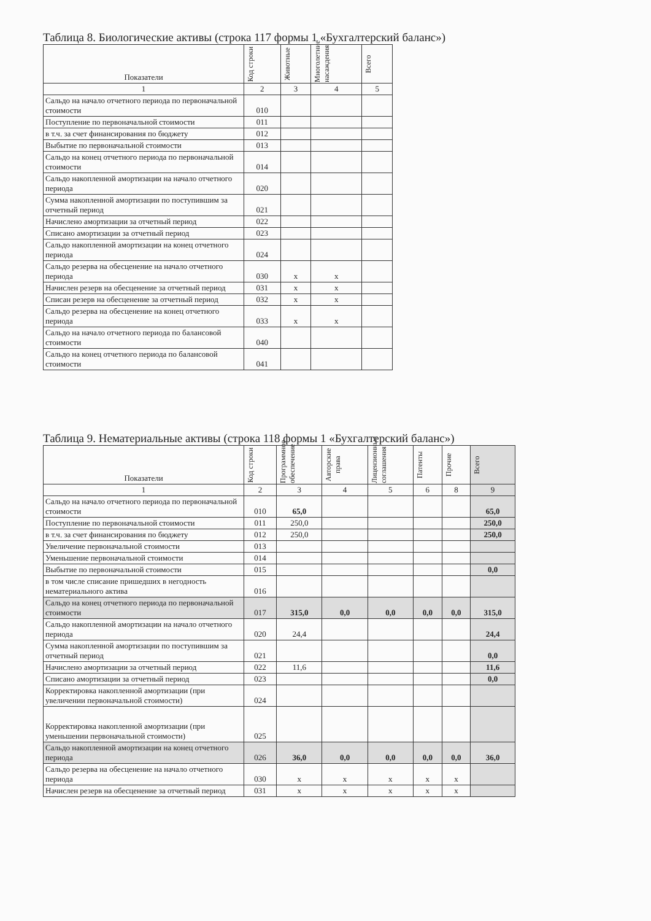Таблица 8. Биологические активы (строка 117 формы 1 «Бухгалтерский баланс»)
| Показатели | Код строки | Животные | Многолетние насаждения | Всего |
| --- | --- | --- | --- | --- |
| 1 | 2 | 3 | 4 | 5 |
| Сальдо на начало отчетного периода по первоначальной стоимости | 010 | | | |
| Поступление по первоначальной стоимости | 011 | | | |
| в т.ч. за счет финансирования по бюджету | 012 | | | |
| Выбытие по первоначальной стоимости | 013 | | | |
| Сальдо на конец отчетного периода по первоначальной стоимости | 014 | | | |
| Сальдо накопленной амортизации на начало отчетного периода | 020 | | | |
| Сумма накопленной амортизации по поступившим за отчетный период | 021 | | | |
| Начислено амортизации за отчетный период | 022 | | | |
| Списано амортизации за отчетный период | 023 | | | |
| Сальдо накопленной амортизации на конец отчетного периода | 024 | | | |
| Сальдо резерва на обесценение на начало отчетного периода | 030 | х | х | |
| Начислен резерв на обесценение за отчетный период | 031 | х | х | |
| Списан резерв на обесценение за отчетный период | 032 | х | х | |
| Сальдо резерва на обесценение на конец отчетного периода | 033 | х | х | |
| Сальдо на начало отчетного периода по балансовой стоимости | 040 | | | |
| Сальдо на конец отчетного периода по балансовой стоимости | 041 | | | |
Таблица 9. Нематериальные активы (строка 118 формы 1 «Бухгалтерский баланс»)
| Показатели | Код строки | Программное обеспечение | Авторские права | Лицензионные соглашения | Патенты | Прочие | Всего |
| --- | --- | --- | --- | --- | --- | --- | --- |
| 1 | 2 | 3 | 4 | 5 | 6 | 8 | 9 |
| Сальдо на начало отчетного периода по первоначальной стоимости | 010 | 65,0 | | | | | 65,0 |
| Поступление по первоначальной стоимости | 011 | 250,0 | | | | | 250,0 |
| в т.ч. за счет финансирования по бюджету | 012 | 250,0 | | | | | 250,0 |
| Увеличение первоначальной стоимости | 013 | | | | | | |
| Уменьшение первоначальной стоимости | 014 | | | | | | |
| Выбытие по первоначальной стоимости | 015 | | | | | | 0,0 |
| в том числе списание пришедших в негодность нематериального актива | 016 | | | | | | |
| Сальдо на конец отчетного периода по первоначальной стоимости | 017 | 315,0 | 0,0 | 0,0 | 0,0 | 0,0 | 315,0 |
| Сальдо накопленной амортизации на начало отчетного периода | 020 | 24,4 | | | | | 24,4 |
| Сумма накопленной амортизации по поступившим за отчетный период | 021 | | | | | | 0,0 |
| Начислено амортизации за отчетный период | 022 | 11,6 | | | | | 11,6 |
| Списано амортизации за отчетный период | 023 | | | | | | 0,0 |
| Корректировка накопленной амортизации (при увеличении первоначальной стоимости) | 024 | | | | | | |
| Корректировка накопленной амортизации (при уменьшении первоначальной стоимости) | 025 | | | | | | |
| Сальдо накопленной амортизации на конец отчетного периода | 026 | 36,0 | 0,0 | 0,0 | 0,0 | 0,0 | 36,0 |
| Сальдо резерва на обесценение на начало отчетного периода | 030 | х | х | х | х | х | |
| Начислен резерв на обесценение за отчетный период | 031 | х | х | х | х | х | |